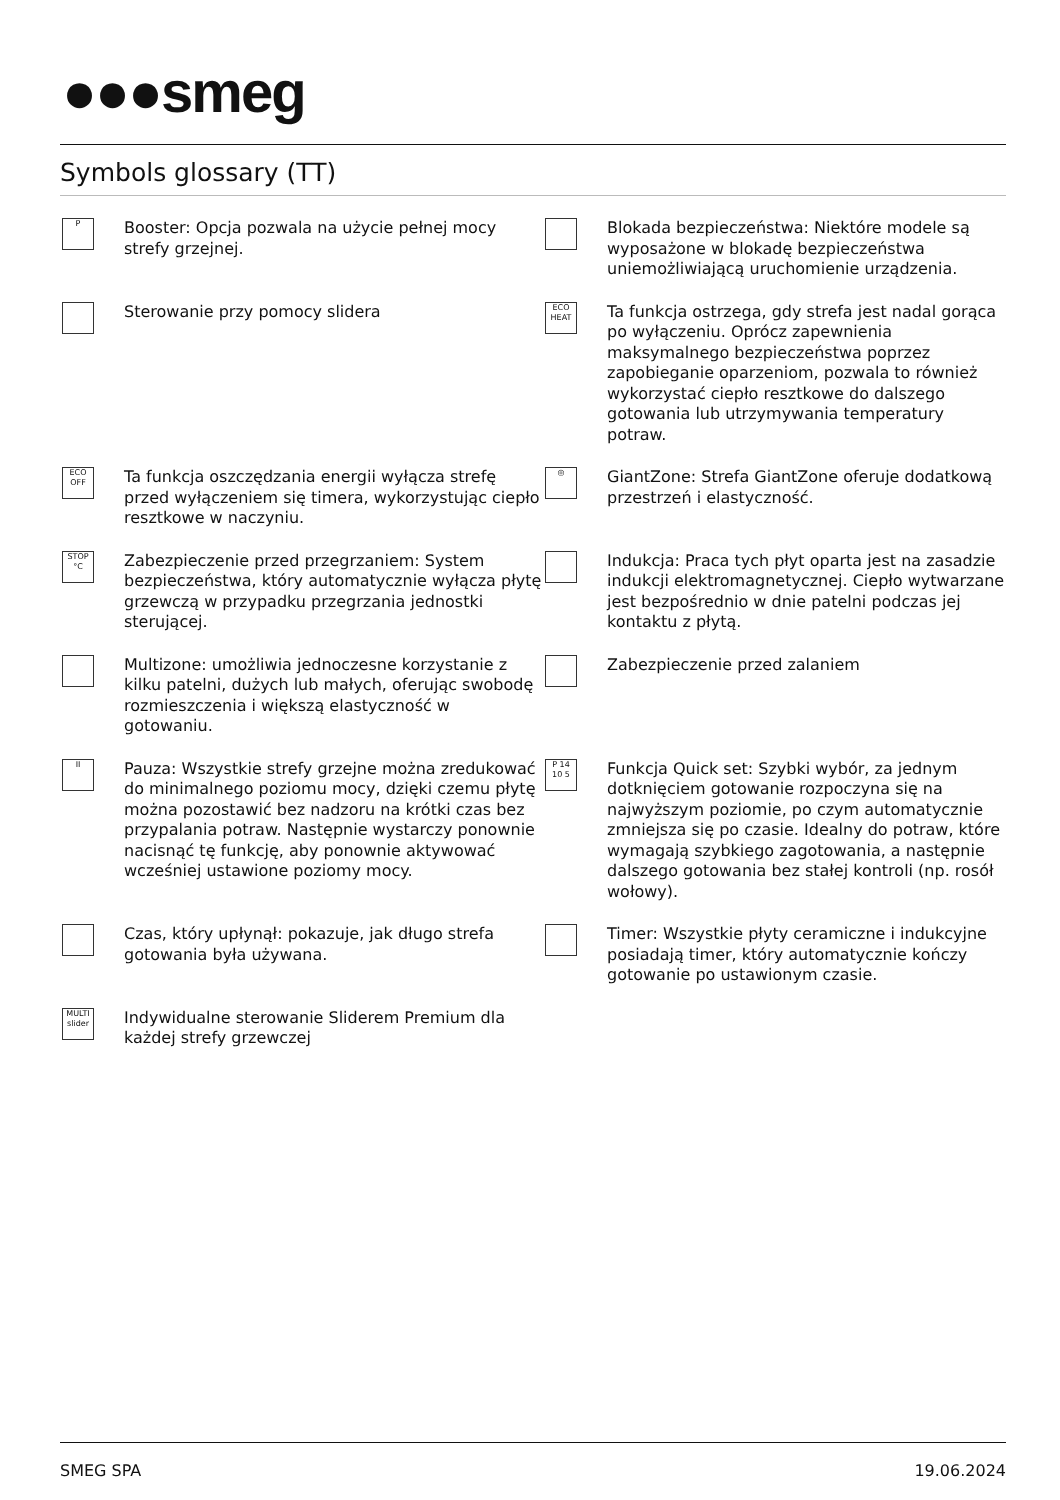●●●smeg
Symbols glossary (TT)
P
Booster: Opcja pozwala na użycie pełnej mocy strefy grzejnej.
Blokada bezpieczeństwa: Niektóre modele są wyposażone w blokadę bezpieczeństwa uniemożliwiającą uruchomienie urządzenia.
Sterowanie przy pomocy slidera
ECO HEAT
Ta funkcja ostrzega, gdy strefa jest nadal gorąca po wyłączeniu. Oprócz zapewnienia maksymalnego bezpieczeństwa poprzez zapobieganie oparzeniom, pozwala to również wykorzystać ciepło resztkowe do dalszego gotowania lub utrzymywania temperatury potraw.
ECO OFF
Ta funkcja oszczędzania energii wyłącza strefę przed wyłączeniem się timera, wykorzystując ciepło resztkowe w naczyniu.
◎
GiantZone: Strefa GiantZone oferuje dodatkową przestrzeń i elastyczność.
STOP °C
Zabezpieczenie przed przegrzaniem: System bezpieczeństwa, który automatycznie wyłącza płytę grzewczą w przypadku przegrzania jednostki sterującej.
Indukcja: Praca tych płyt oparta jest na zasadzie indukcji elektromagnetycznej. Ciepło wytwarzane jest bezpośrednio w dnie patelni podczas jej kontaktu z płytą.
Multizone: umożliwia jednoczesne korzystanie z kilku patelni, dużych lub małych, oferując swobodę rozmieszczenia i większą elastyczność w gotowaniu.
Zabezpieczenie przed zalaniem
II
Pauza: Wszystkie strefy grzejne można zredukować do minimalnego poziomu mocy, dzięki czemu płytę można pozostawić bez nadzoru na krótki czas bez przypalania potraw. Następnie wystarczy ponownie nacisnąć tę funkcję, aby ponownie aktywować wcześniej ustawione poziomy mocy.
P 14 10 5
Funkcja Quick set: Szybki wybór, za jednym dotknięciem gotowanie rozpoczyna się na najwyższym poziomie, po czym automatycznie zmniejsza się po czasie. Idealny do potraw, które wymagają szybkiego zagotowania, a następnie dalszego gotowania bez stałej kontroli (np. rosół wołowy).
Czas, który upłynął: pokazuje, jak długo strefa gotowania była używana.
Timer: Wszystkie płyty ceramiczne i indukcyjne posiadają timer, który automatycznie kończy gotowanie po ustawionym czasie.
MULTI slider
Indywidualne sterowanie Sliderem Premium dla każdej strefy grzewczej
SMEG SPA 19.06.2024